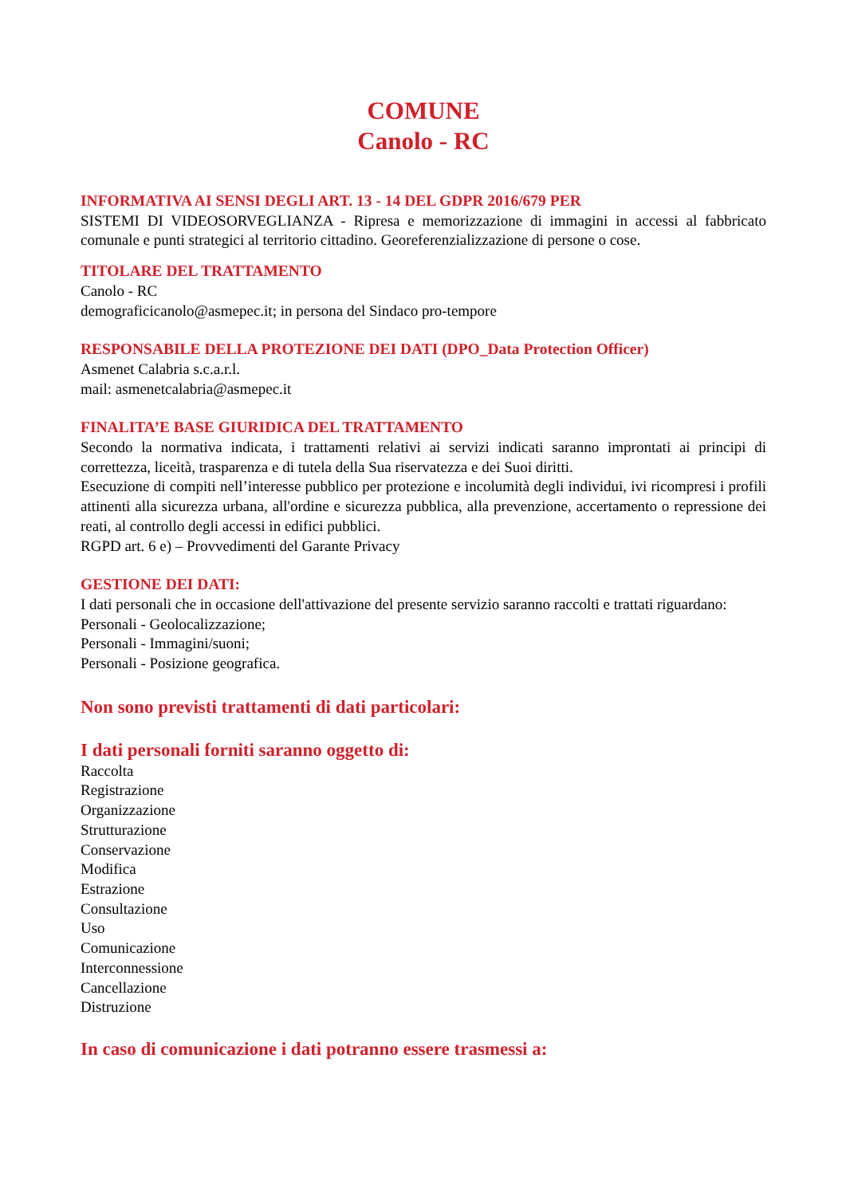COMUNE
Canolo - RC
INFORMATIVA AI SENSI DEGLI ART. 13 - 14 DEL GDPR 2016/679 PER
SISTEMI DI VIDEOSORVEGLIANZA - Ripresa e memorizzazione di immagini in accessi al fabbricato comunale e punti strategici al territorio cittadino. Georeferenzializzazione di persone o cose.
TITOLARE DEL TRATTAMENTO
Canolo - RC
demograficicanolo@asmepec.it; in persona del Sindaco pro-tempore
RESPONSABILE DELLA PROTEZIONE DEI DATI (DPO_Data Protection Officer)
Asmenet Calabria s.c.a.r.l.
mail: asmenetcalabria@asmepec.it
FINALITA’E BASE GIURIDICA DEL TRATTAMENTO
Secondo la normativa indicata, i trattamenti relativi ai servizi indicati saranno improntati ai principi di correttezza, liceità, trasparenza e di tutela della Sua riservatezza e dei Suoi diritti.
Esecuzione di compiti nell’interesse pubblico per protezione e incolumità degli individui, ivi ricompresi i profili attinenti alla sicurezza urbana, all'ordine e sicurezza pubblica, alla prevenzione, accertamento o repressione dei reati, al controllo degli accessi in edifici pubblici.
RGPD art. 6 e) – Provvedimenti del Garante Privacy
GESTIONE DEI DATI:
I dati personali che in occasione dell'attivazione del presente servizio saranno raccolti e trattati riguardano:
Personali - Geolocalizzazione;
Personali - Immagini/suoni;
Personali - Posizione geografica.
Non sono previsti trattamenti di dati particolari:
I dati personali forniti saranno oggetto di:
Raccolta
Registrazione
Organizzazione
Strutturazione
Conservazione
Modifica
Estrazione
Consultazione
Uso
Comunicazione
Interconnessione
Cancellazione
Distruzione
In caso di comunicazione i dati potranno essere trasmessi a: